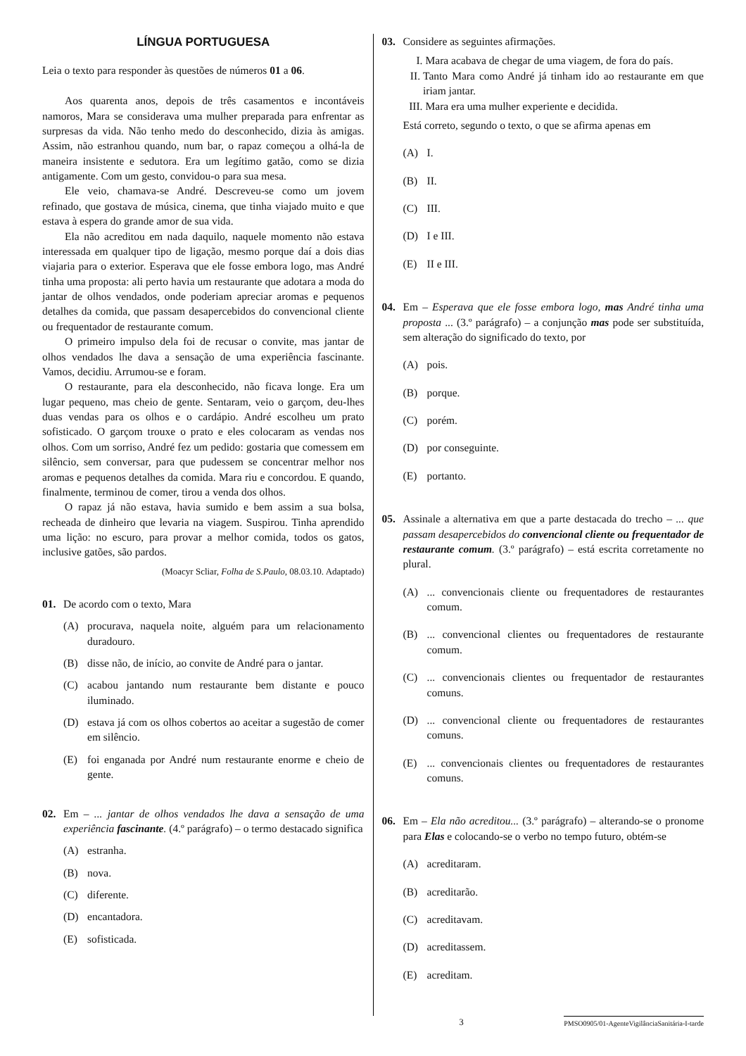LÍNGUA PORTUGUESA
Leia o texto para responder às questões de números 01 a 06.
Aos quarenta anos, depois de três casamentos e incontáveis namoros, Mara se considerava uma mulher preparada para enfrentar as surpresas da vida. Não tenho medo do desconhecido, dizia às amigas. Assim, não estranhou quando, num bar, o rapaz começou a olhá-la de maneira insistente e sedutora. Era um legítimo gatão, como se dizia antigamente. Com um gesto, convidou-o para sua mesa.
Ele veio, chamava-se André. Descreveu-se como um jovem refinado, que gostava de música, cinema, que tinha viajado muito e que estava à espera do grande amor de sua vida.
Ela não acreditou em nada daquilo, naquele momento não estava interessada em qualquer tipo de ligação, mesmo porque daí a dois dias viajaria para o exterior. Esperava que ele fosse embora logo, mas André tinha uma proposta: ali perto havia um restaurante que adotara a moda do jantar de olhos vendados, onde poderiam apreciar aromas e pequenos detalhes da comida, que passam desapercebidos do convencional cliente ou frequentador de restaurante comum.
O primeiro impulso dela foi de recusar o convite, mas jantar de olhos vendados lhe dava a sensação de uma experiência fascinante. Vamos, decidiu. Arrumou-se e foram.
O restaurante, para ela desconhecido, não ficava longe. Era um lugar pequeno, mas cheio de gente. Sentaram, veio o garçom, deu-lhes duas vendas para os olhos e o cardápio. André escolheu um prato sofisticado. O garçom trouxe o prato e eles colocaram as vendas nos olhos. Com um sorriso, André fez um pedido: gostaria que comessem em silêncio, sem conversar, para que pudessem se concentrar melhor nos aromas e pequenos detalhes da comida. Mara riu e concordou. E quando, finalmente, terminou de comer, tirou a venda dos olhos.
O rapaz já não estava, havia sumido e bem assim a sua bolsa, recheada de dinheiro que levaria na viagem. Suspirou. Tinha aprendido uma lição: no escuro, para provar a melhor comida, todos os gatos, inclusive gatões, são pardos.
(Moacyr Scliar, Folha de S.Paulo, 08.03.10. Adaptado)
01. De acordo com o texto, Mara
(A) procurava, naquela noite, alguém para um relacionamento duradouro.
(B) disse não, de início, ao convite de André para o jantar.
(C) acabou jantando num restaurante bem distante e pouco iluminado.
(D) estava já com os olhos cobertos ao aceitar a sugestão de comer em silêncio.
(E) foi enganada por André num restaurante enorme e cheio de gente.
02. Em – ... jantar de olhos vendados lhe dava a sensação de uma experiência fascinante. (4.º parágrafo) – o termo destacado significa
(A) estranha.
(B) nova.
(C) diferente.
(D) encantadora.
(E) sofisticada.
03. Considere as seguintes afirmações.
I. Mara acabava de chegar de uma viagem, de fora do país.
II. Tanto Mara como André já tinham ido ao restaurante em que iriam jantar.
III.
Mara era uma mulher experiente e decidida.
Está correto, segundo o texto, o que se afirma apenas em
(A) I.
(B) II.
(C) III.
(D) I e III.
(E) II e III.
04. Em – Esperava que ele fosse embora logo, mas André tinha uma proposta ... (3.º parágrafo) – a conjunção mas pode ser substituída, sem alteração do significado do texto, por
(A) pois.
(B) porque.
(C) porém.
(D) por conseguinte.
(E) portanto.
05. Assinale a alternativa em que a parte destacada do trecho – ... que passam desapercebidos do convencional cliente ou frequentador de restaurante comum. (3.º parágrafo) – está escrita corretamente no plural.
(A) ... convencionais cliente ou frequentadores de restaurantes comum.
(B) ... convencional clientes ou frequentadores de restaurante comum.
(C) ... convencionais clientes ou frequentador de restaurantes comuns.
(D) ... convencional cliente ou frequentadores de restaurantes comuns.
(E) ... convencionais clientes ou frequentadores de restaurantes comuns.
06. Em – Ela não acreditou... (3.º parágrafo) – alterando-se o pronome para Elas e colocando-se o verbo no tempo futuro, obtém-se
(A) acreditaram.
(B) acreditarão.
(C) acreditavam.
(D) acreditassem.
(E) acreditam.
3 PMSO0905/01-AgenteVigilânciaSanitária-I-tarde